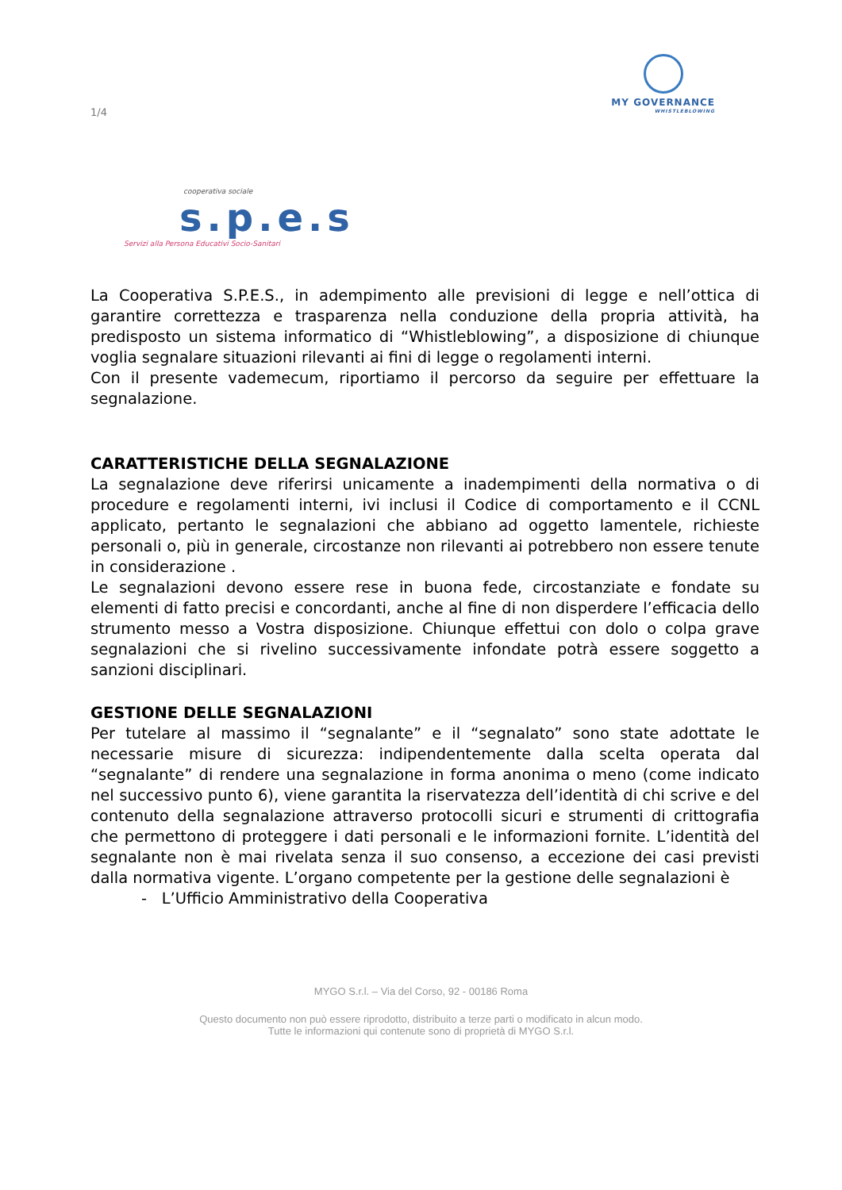1/4
MY GOVERNANCE
WHISTLEBLOWING
cooperativa sociale
s.p.e.s
Servizi alla Persona Educativi Socio-Sanitari
La Cooperativa S.P.E.S., in adempimento alle previsioni di legge e nell’ottica di garantire correttezza e trasparenza nella conduzione della propria attività, ha predisposto un sistema informatico di “Whistleblowing”, a disposizione di chiunque voglia segnalare situazioni rilevanti ai fini di legge o regolamenti interni.
Con il presente vademecum, riportiamo il percorso da seguire per effettuare la segnalazione.
CARATTERISTICHE DELLA SEGNALAZIONE
La segnalazione deve riferirsi unicamente a inadempimenti della normativa o di procedure e regolamenti interni, ivi inclusi il Codice di comportamento e il CCNL applicato, pertanto le segnalazioni che abbiano ad oggetto lamentele, richieste personali o, più in generale, circostanze non rilevanti ai potrebbero non essere tenute in considerazione .
Le segnalazioni devono essere rese in buona fede, circostanziate e fondate su elementi di fatto precisi e concordanti, anche al fine di non disperdere l’efficacia dello strumento messo a Vostra disposizione. Chiunque effettui con dolo o colpa grave segnalazioni che si rivelino successivamente infondate potrà essere soggetto a sanzioni disciplinari.
GESTIONE DELLE SEGNALAZIONI
Per tutelare al massimo il “segnalante” e il “segnalato” sono state adottate le necessarie misure di sicurezza: indipendentemente dalla scelta operata dal “segnalante” di rendere una segnalazione in forma anonima o meno (come indicato nel successivo punto 6), viene garantita la riservatezza dell’identità di chi scrive e del contenuto della segnalazione attraverso protocolli sicuri e strumenti di crittografia che permettono di proteggere i dati personali e le informazioni fornite. L’identità del segnalante non è mai rivelata senza il suo consenso, a eccezione dei casi previsti dalla normativa vigente. L’organo competente per la gestione delle segnalazioni è
- L’Ufficio Amministrativo della Cooperativa
MYGO S.r.l. – Via del Corso, 92 - 00186 Roma
Questo documento non può essere riprodotto, distribuito a terze parti o modificato in alcun modo.
Tutte le informazioni qui contenute sono di proprietà di MYGO S.r.l.